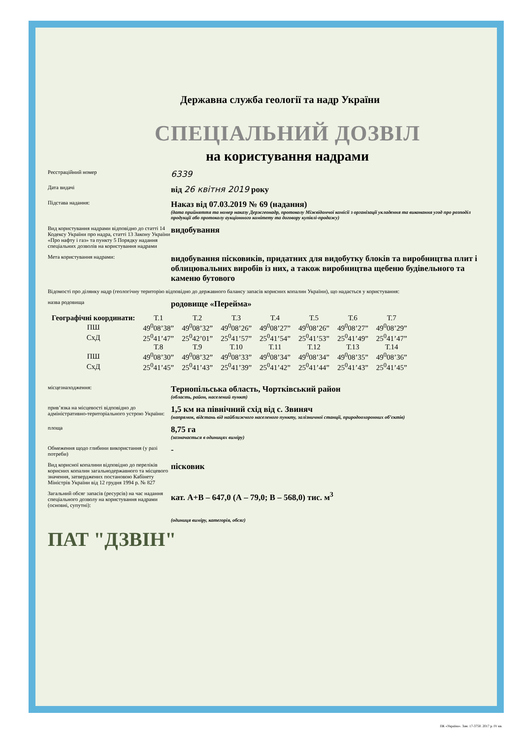Державна служба геології та надр України
СПЕЦІАЛЬНИЙ ДОЗВІЛ
на користування надрами
Реєстраційний номер
6339
Дата видачі
від 26 квітня 2019 року
Підстава надання:
Наказ від 07.03.2019 № 69 (надання)
(дата прийняття та номер наказу Держгеонадр, протоколу Міжвідомчої комісії з організації укладення та виконання угод про розподіл продукції або протоколу аукціонного комітету та договору купівлі-продажу)
Вид користування надрами відповідно до статті 14 Кодексу України про надра, статті 13 Закону України «Про нафту і газ» та пункту 5 Порядку надання спеціальних дозволів на користування надрами
видобування
Мета користування надрами:
видобування пісковиків, придатних для видобутку блоків та виробництва плит і облицювальних виробів із них, а також виробництва щебеню будівельного та каменю бутового
Відомості про ділянку надр (геологічну територію відповідно до державного балансу запасів корисних копалин України), що надається у користування:
назва родовища
родовище «Перейма»
| Географічні координати: | Т.1 | Т.2 | Т.3 | Т.4 | Т.5 | Т.6 | Т.7 |
| ПШ | 49<sup>0</sup>08’38” | 49<sup>0</sup>08’32” | 49<sup>0</sup>08’26” | 49<sup>0</sup>08’27” | 49<sup>0</sup>08’26” | 49<sup>0</sup>08’27” | 49<sup>0</sup>08’29” |
| СхД | 25<sup>0</sup>41’47” | 25<sup>0</sup>42’01” | 25<sup>0</sup>41’57” | 25<sup>0</sup>41’54” | 25<sup>0</sup>41’53” | 25<sup>0</sup>41’49” | 25<sup>0</sup>41’47” |
| | Т.8 | Т.9 | Т.10 | Т.11 | Т.12 | Т.13 | Т.14 |
| ПШ | 49<sup>0</sup>08’30” | 49<sup>0</sup>08’32” | 49<sup>0</sup>08’33” | 49<sup>0</sup>08’34” | 49<sup>0</sup>08’34” | 49<sup>0</sup>08’35” | 49<sup>0</sup>08’36” |
| СхД | 25<sup>0</sup>41’45” | 25<sup>0</sup>41’43” | 25<sup>0</sup>41’39” | 25<sup>0</sup>41’42” | 25<sup>0</sup>41’44” | 25<sup>0</sup>41’43” | 25<sup>0</sup>41’45” |
місцезнаходження:
Тернопільська область, Чортківський район
(область, район, населений пункт)
прив’язка на місцевості відповідно до адміністративно-територіального устрою України:
1,5 км на північний схід від с. Звиняч
(напрямок, відстань від найближчого населеного пункту, залізничної станції, природоохоронних об’єктів)
площа
8,75 га
(зазначається в одиницях виміру)
Обмеження щодо глибини використання (у разі потреби)
-
Вид корисної копалини відповідно до переліків корисних копалин загальнодержавного та місцевого значення, затверджених постановою Кабінету Міністрів України від 12 грудня 1994 р. № 827
пісковик
Загальний обсяг запасів (ресурсів) на час надання спеціального дозволу на користування надрами (основні, супутні):
кат. А+В – 647,0 (А – 79,0; В – 568,0) тис. м<sup>3</sup>
(одиниця виміру, категорія, обсяг)
ПАТ "ДЗВІН"
ПК «Україна». Зам. 17-3750. 2017 р. IV кв.